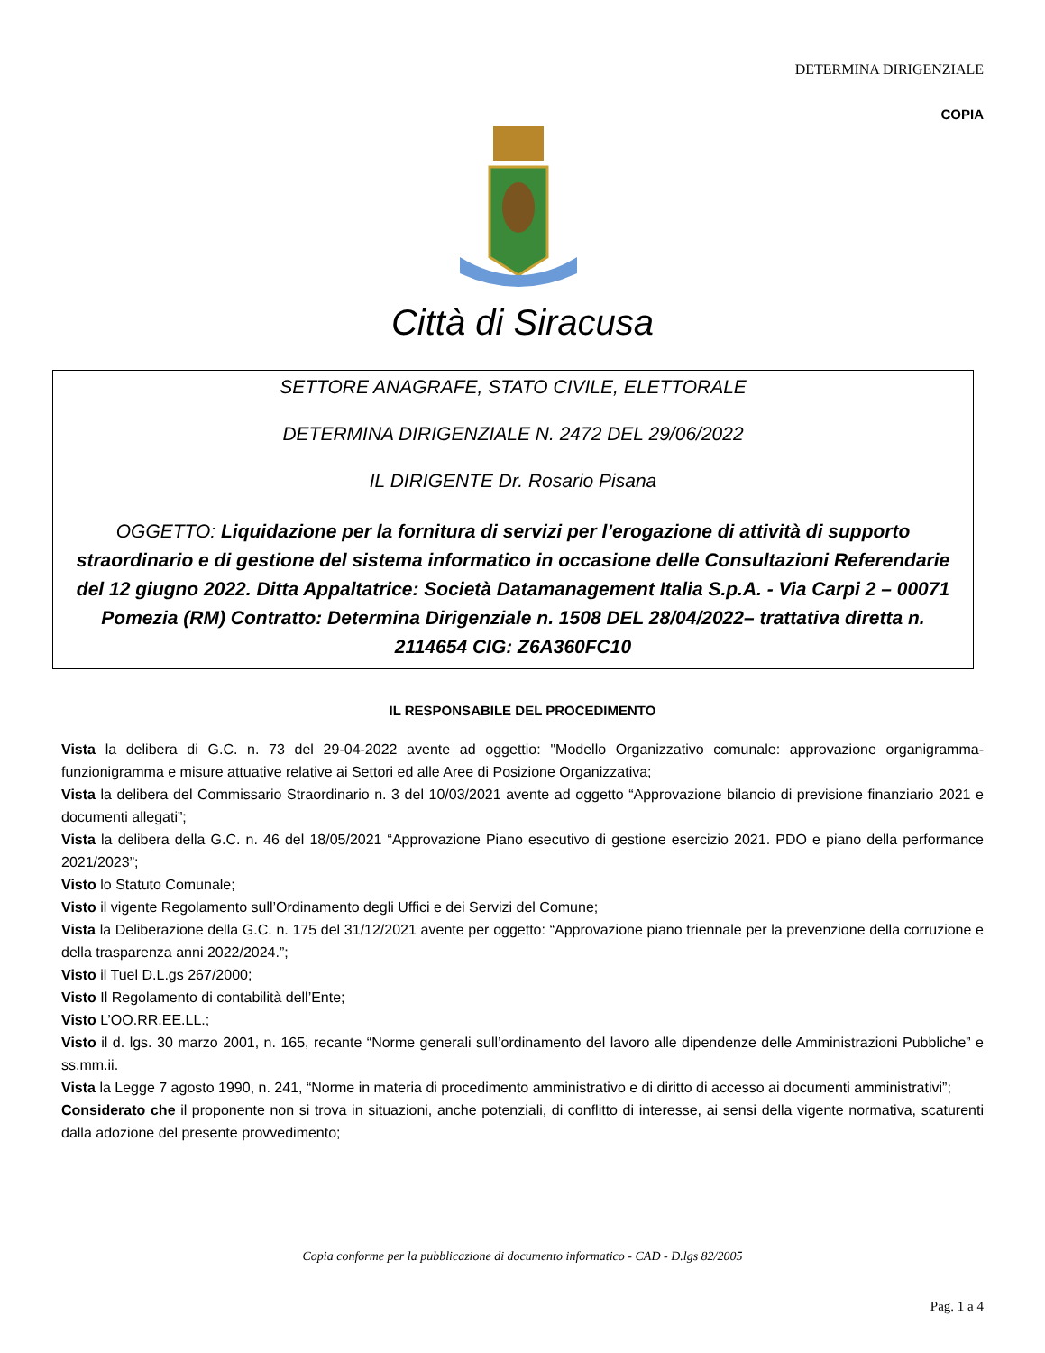DETERMINA DIRIGENZIALE
COPIA
Città di Siracusa
SETTORE ANAGRAFE, STATO CIVILE, ELETTORALE
DETERMINA DIRIGENZIALE N. 2472 DEL 29/06/2022
IL DIRIGENTE Dr. Rosario Pisana
OGGETTO: Liquidazione per la fornitura di servizi per l’erogazione di attività di supporto straordinario e di gestione del sistema informatico in occasione delle Consultazioni Referendarie del 12 giugno 2022. Ditta Appaltatrice: Società Datamanagement Italia S.p.A. - Via Carpi 2 – 00071 Pomezia (RM) Contratto: Determina Dirigenziale n. 1508 DEL 28/04/2022– trattativa diretta n. 2114654 CIG: Z6A360FC10
IL RESPONSABILE DEL PROCEDIMENTO
Vista la delibera di G.C. n. 73 del 29-04-2022 avente ad oggettio: "Modello Organizzativo comunale: approvazione organigramma- funzionigramma e misure attuative relative ai Settori ed alle Aree di Posizione Organizzativa;
Vista la delibera del Commissario Straordinario n. 3 del 10/03/2021 avente ad oggetto “Approvazione bilancio di previsione finanziario 2021 e documenti allegati”;
Vista la delibera della G.C. n. 46 del 18/05/2021 “Approvazione Piano esecutivo di gestione esercizio 2021. PDO e piano della performance 2021/2023”;
Visto lo Statuto Comunale;
Visto il vigente Regolamento sull’Ordinamento degli Uffici e dei Servizi del Comune;
Vista la Deliberazione della G.C. n. 175 del 31/12/2021 avente per oggetto: “Approvazione piano triennale per la prevenzione della corruzione e della trasparenza anni 2022/2024.”;
Visto il Tuel D.L.gs 267/2000;
Visto Il Regolamento di contabilità dell’Ente;
Visto L’OO.RR.EE.LL.;
Visto il d. lgs. 30 marzo 2001, n. 165, recante “Norme generali sull’ordinamento del lavoro alle dipendenze delle Amministrazioni Pubbliche” e ss.mm.ii.
Vista la Legge 7 agosto 1990, n. 241, “Norme in materia di procedimento amministrativo e di diritto di accesso ai documenti amministrativi”;
Considerato che il proponente non si trova in situazioni, anche potenziali, di conflitto di interesse, ai sensi della vigente normativa, scaturenti dalla adozione del presente provvedimento;
Copia conforme per la pubblicazione di documento informatico - CAD - D.lgs 82/2005
Pag. 1 a 4